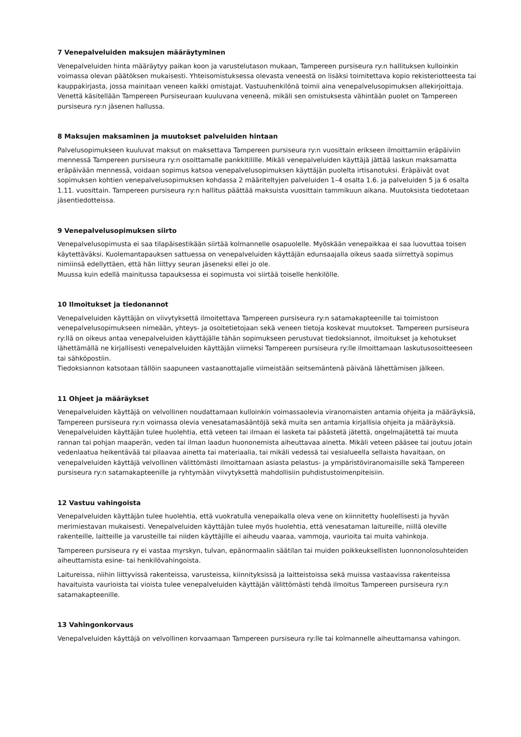7 Venepalveluiden maksujen määräytyminen
Venepalveluiden hinta määräytyy paikan koon ja varustelutason mukaan, Tampereen pursiseura ry:n hallituksen kulloinkin voimassa olevan päätöksen mukaisesti. Yhteisomistuksessa olevasta veneestä on lisäksi toimitettava kopio rekisteriotteesta tai kauppakirjasta, jossa mainitaan veneen kaikki omistajat. Vastuuhenkilönä toimii aina venepalvelusopimuksen allekirjoittaja. Venettä käsitellään Tampereen Pursiseuraan kuuluvana veneenä, mikäli sen omistuksesta vähintään puolet on Tampereen pursiseura ry:n jäsenen hallussa.
8 Maksujen maksaminen ja muutokset palveluiden hintaan
Palvelusopimukseen kuuluvat maksut on maksettava Tampereen pursiseura ry:n vuosittain erikseen ilmoittamiin eräpäiviin mennessä Tampereen pursiseura ry:n osoittamalle pankkitilille. Mikäli venepalveluiden käyttäjä jättää laskun maksamatta eräpäivään mennessä, voidaan sopimus katsoa venepalvelusopimuksen käyttäjän puolelta irtisanotuksi. Eräpäivät ovat sopimuksen kohtien venepalvelusopimuksen kohdassa 2 määriteltyjen palveluiden 1–4 osalta 1.6. ja palveluiden 5 ja 6 osalta 1.11. vuosittain. Tampereen pursiseura ry:n hallitus päättää maksuista vuosittain tammikuun aikana. Muutoksista tiedotetaan jäsentiedotteissa.
9 Venepalvelusopimuksen siirto
Venepalvelusopimusta ei saa tilapäisestikään siirtää kolmannelle osapuolelle. Myöskään venepaikkaa ei saa luovuttaa toisen käytettäväksi. Kuolemantapauksen sattuessa on venepalveluiden käyttäjän edunsaajalla oikeus saada siirrettyä sopimus nimiinsä edellyttäen, että hän liittyy seuran jäseneksi ellei jo ole.
Muussa kuin edellä mainitussa tapauksessa ei sopimusta voi siirtää toiselle henkilölle.
10 Ilmoitukset ja tiedonannot
Venepalveluiden käyttäjän on viivytyksettä ilmoitettava Tampereen pursiseura ry:n satamakapteenille tai toimistoon venepalvelusopimukseen nimeään, yhteys- ja osoitetietojaan sekä veneen tietoja koskevat muutokset. Tampereen pursiseura ry:llä on oikeus antaa venepalveluiden käyttäjälle tähän sopimukseen perustuvat tiedoksiannot, ilmoitukset ja kehotukset lähettämällä ne kirjallisesti venepalveluiden käyttäjän viimeksi Tampereen pursiseura ry:lle ilmoittamaan laskutusosoitteeseen tai sähköpostiin.
Tiedoksiannon katsotaan tällöin saapuneen vastaanottajalle viimeistään seitsemäntenä päivänä lähettämisen jälkeen.
11 Ohjeet ja määräykset
Venepalveluiden käyttäjä on velvollinen noudattamaan kulloinkin voimassaolevia viranomaisten antamia ohjeita ja määräyksiä, Tampereen pursiseura ry:n voimassa olevia venesatamasääntöjä sekä muita sen antamia kirjallisia ohjeita ja määräyksiä. Venepalveluiden käyttäjän tulee huolehtia, että veteen tai ilmaan ei lasketa tai päästetä jätettä, ongelmajätettä tai muuta rannan tai pohjan maaperän, veden tai ilman laadun huononemista aiheuttavaa ainetta. Mikäli veteen pääsee tai joutuu jotain vedenlaatua heikentävää tai pilaavaa ainetta tai materiaalia, tai mikäli vedessä tai vesialueella sellaista havaitaan, on venepalveluiden käyttäjä velvollinen välittömästi ilmoittamaan asiasta pelastus- ja ympäristöviranomaisille sekä Tampereen pursiseura ry:n satamakapteenille ja ryhtymään viivytyksettä mahdollisiin puhdistustoimenpiteisiin.
12 Vastuu vahingoista
Venepalveluiden käyttäjän tulee huolehtia, että vuokratulla venepaikalla oleva vene on kiinnitetty huolellisesti ja hyvän merimiestavan mukaisesti. Venepalveluiden käyttäjän tulee myös huolehtia, että venesataman laitureille, niillä oleville rakenteille, laitteille ja varusteille tai niiden käyttäjille ei aiheudu vaaraa, vammoja, vaurioita tai muita vahinkoja.
Tampereen pursiseura ry ei vastaa myrskyn, tulvan, epänormaalin säätilan tai muiden poikkeuksellisten luonnonolosuhteiden aiheuttamista esine- tai henkilövahingoista.
Laitureissa, niihin liittyvissä rakenteissa, varusteissa, kiinnityksissä ja laitteistoissa sekä muissa vastaavissa rakenteissa havaituista vaurioista tai vioista tulee venepalveluiden käyttäjän välittömästi tehdä ilmoitus Tampereen pursiseura ry:n satamakapteenille.
13 Vahingonkorvaus
Venepalveluiden käyttäjä on velvollinen korvaamaan Tampereen pursiseura ry:lle tai kolmannelle aiheuttamansa vahingon.